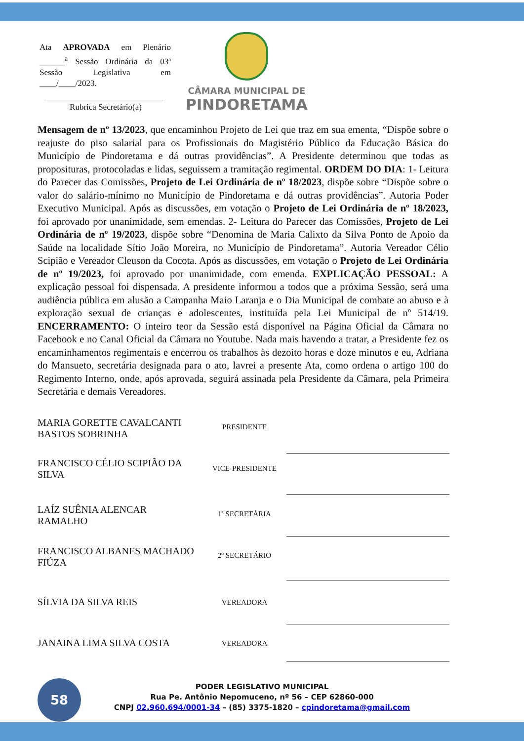Ata APROVADA em Plenário ______<sup>a</sup> Sessão Ordinária da 03ª Sessão Legislativa em ____/____/2023.
Rubrica Secretário(a)
CÂMARA MUNICIPAL DE
PINDORETAMA
Mensagem de nº 13/2023, que encaminhou Projeto de Lei que traz em sua ementa, “Dispõe sobre o reajuste do piso salarial para os Profissionais do Magistério Público da Educação Básica do Município de Pindoretama e dá outras providências”. A Presidente determinou que todas as proposituras, protocoladas e lidas, seguissem a tramitação regimental. ORDEM DO DIA: 1- Leitura do Parecer das Comissões, Projeto de Lei Ordinária de nº 18/2023, dispõe sobre “Dispõe sobre o valor do salário-mínimo no Município de Pindoretama e dá outras providências”. Autoria Poder Executivo Municipal. Após as discussões, em votação o Projeto de Lei Ordinária de nº 18/2023, foi aprovado por unanimidade, sem emendas. 2- Leitura do Parecer das Comissões, Projeto de Lei Ordinária de nº 19/2023, dispõe sobre “Denomina de Maria Calixto da Silva Ponto de Apoio da Saúde na localidade Sítio João Moreira, no Município de Pindoretama”. Autoria Vereador Célio Scipião e Vereador Cleuson da Cocota. Após as discussões, em votação o Projeto de Lei Ordinária de nº 19/2023, foi aprovado por unanimidade, com emenda. EXPLICAÇÃO PESSOAL: A explicação pessoal foi dispensada. A presidente informou a todos que a próxima Sessão, será uma audiência pública em alusão a Campanha Maio Laranja e o Dia Municipal de combate ao abuso e à exploração sexual de crianças e adolescentes, instituída pela Lei Municipal de nº 514/19. ENCERRAMENTO: O inteiro teor da Sessão está disponível na Página Oficial da Câmara no Facebook e no Canal Oficial da Câmara no Youtube. Nada mais havendo a tratar, a Presidente fez os encaminhamentos regimentais e encerrou os trabalhos às dezoito horas e doze minutos e eu, Adriana do Mansueto, secretária designada para o ato, lavrei a presente Ata, como ordena o artigo 100 do Regimento Interno, onde, após aprovada, seguirá assinada pela Presidente da Câmara, pela Primeira Secretária e demais Vereadores.
| MARIA GORETTE CAVALCANTI BASTOS SOBRINHA | PRESIDENTE | |
| FRANCISCO CÉLIO SCIPIÃO DA SILVA | VICE-PRESIDENTE | |
| LAÍZ SUÊNIA ALENCAR RAMALHO | 1ª SECRETÁRIA | |
| FRANCISCO ALBANES MACHADO FIÚZA | 2º SECRETÁRIO | |
| SÍLVIA DA SILVA REIS | VEREADORA | |
| JANAINA LIMA SILVA COSTA | VEREADORA | |
58
PODER LEGISLATIVO MUNICIPAL
Rua Pe. Antônio Nepomuceno, nº 56 – CEP 62860-000
CNPJ 02.960.694/0001-34 – (85) 3375-1820 – cpindoretama@gmail.com